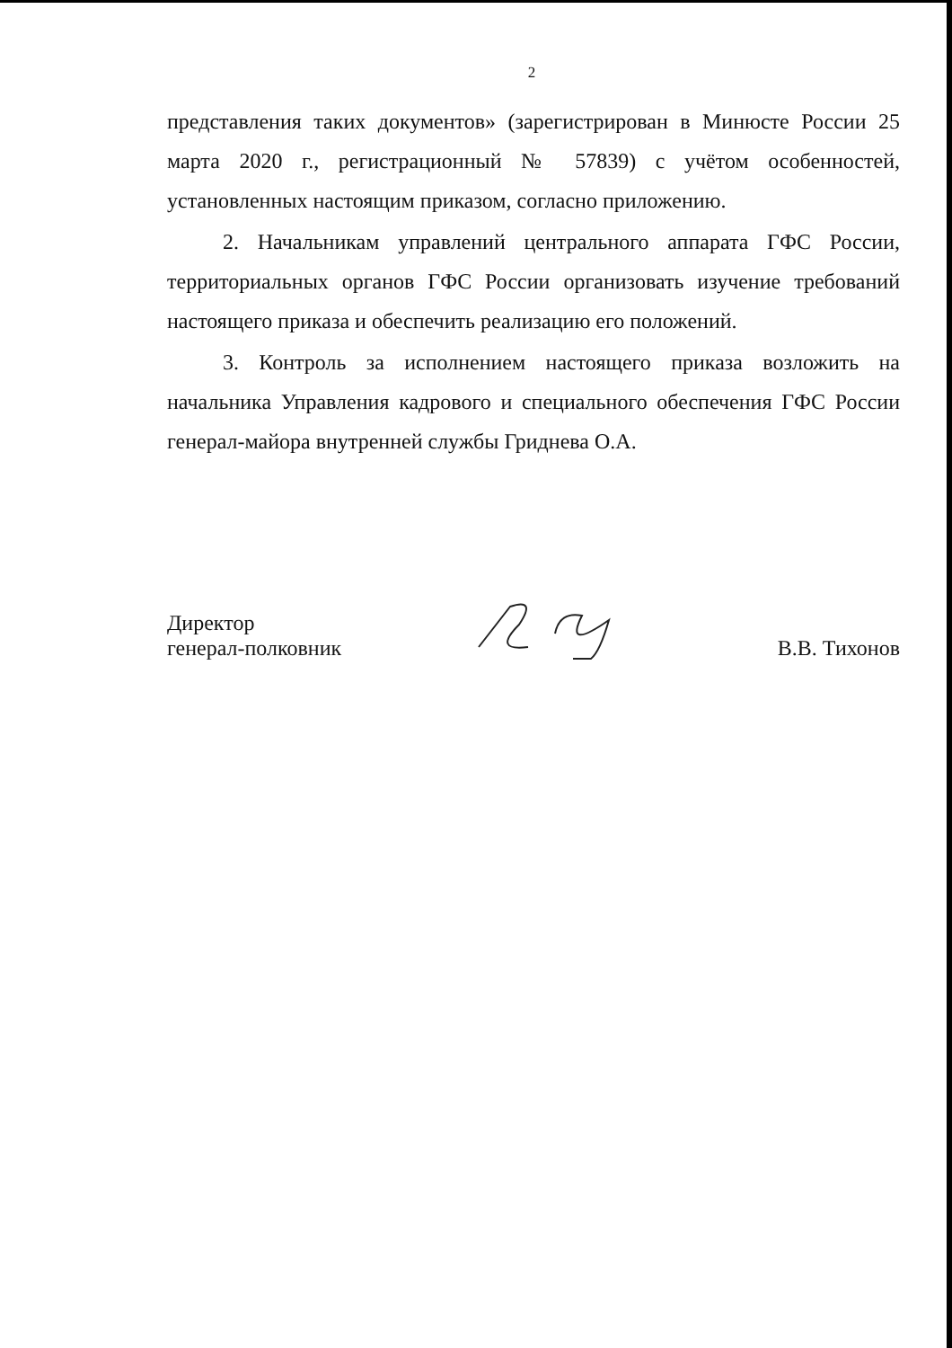2
представления таких документов» (зарегистрирован в Минюсте России 25 марта 2020 г., регистрационный № 57839) с учётом особенностей, установленных настоящим приказом, согласно приложению.
2. Начальникам управлений центрального аппарата ГФС России, территориальных органов ГФС России организовать изучение требований настоящего приказа и обеспечить реализацию его положений.
3. Контроль за исполнением настоящего приказа возложить на начальника Управления кадрового и специального обеспечения ГФС России генерал-майора внутренней службы Гриднева О.А.
Директор
генерал-полковник
В.В. Тихонов